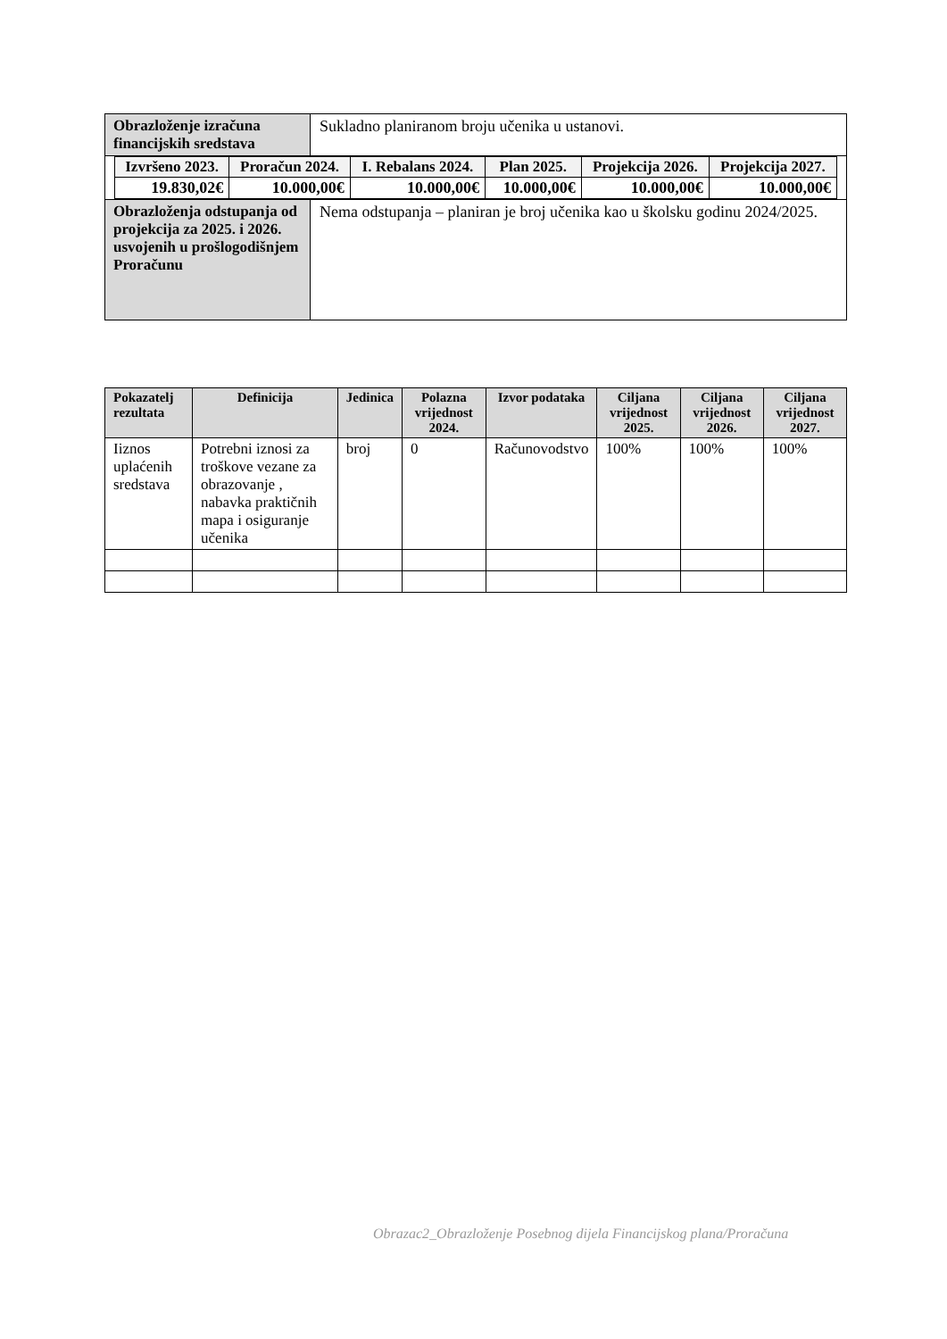| Obrazloženje izračuna financijskih sredstava | Sukladno planiranom broju učenika u ustanovi. |
| / Izvršeno 2023. / Proračun 2024. / I. Rebalans 2024. / Plan 2025. / Projekcija 2026. / Projekcija 2027. / / --- / --- / --- / --- / --- / --- / / 19.830,02€ / 10.000,00€ / 10.000,00€ / 10.000,00€ / 10.000,00€ / 10.000,00€ / | |
| Obrazloženja odstupanja od projekcija za 2025. i 2026. usvojenih u prošlogodišnjem Proračunu | Nema odstupanja – planiran je broj učenika kao u školsku godinu 2024/2025. |
| Pokazatelj rezultata | Definicija | Jedinica | Polazna vrijednost 2024. | Izvor podataka | Ciljana vrijednost 2025. | Ciljana vrijednost 2026. | Ciljana vrijednost 2027. |
| --- | --- | --- | --- | --- | --- | --- | --- |
| Iiznos uplaćenih sredstava | Potrebni iznosi za troškove vezane za obrazovanje , nabavka praktičnih mapa i osiguranje učenika | broj | 0 | Računovodstvo | 100% | 100% | 100% |
Obrazac2_Obrazloženje Posebnog dijela Financijskog plana/Proračuna